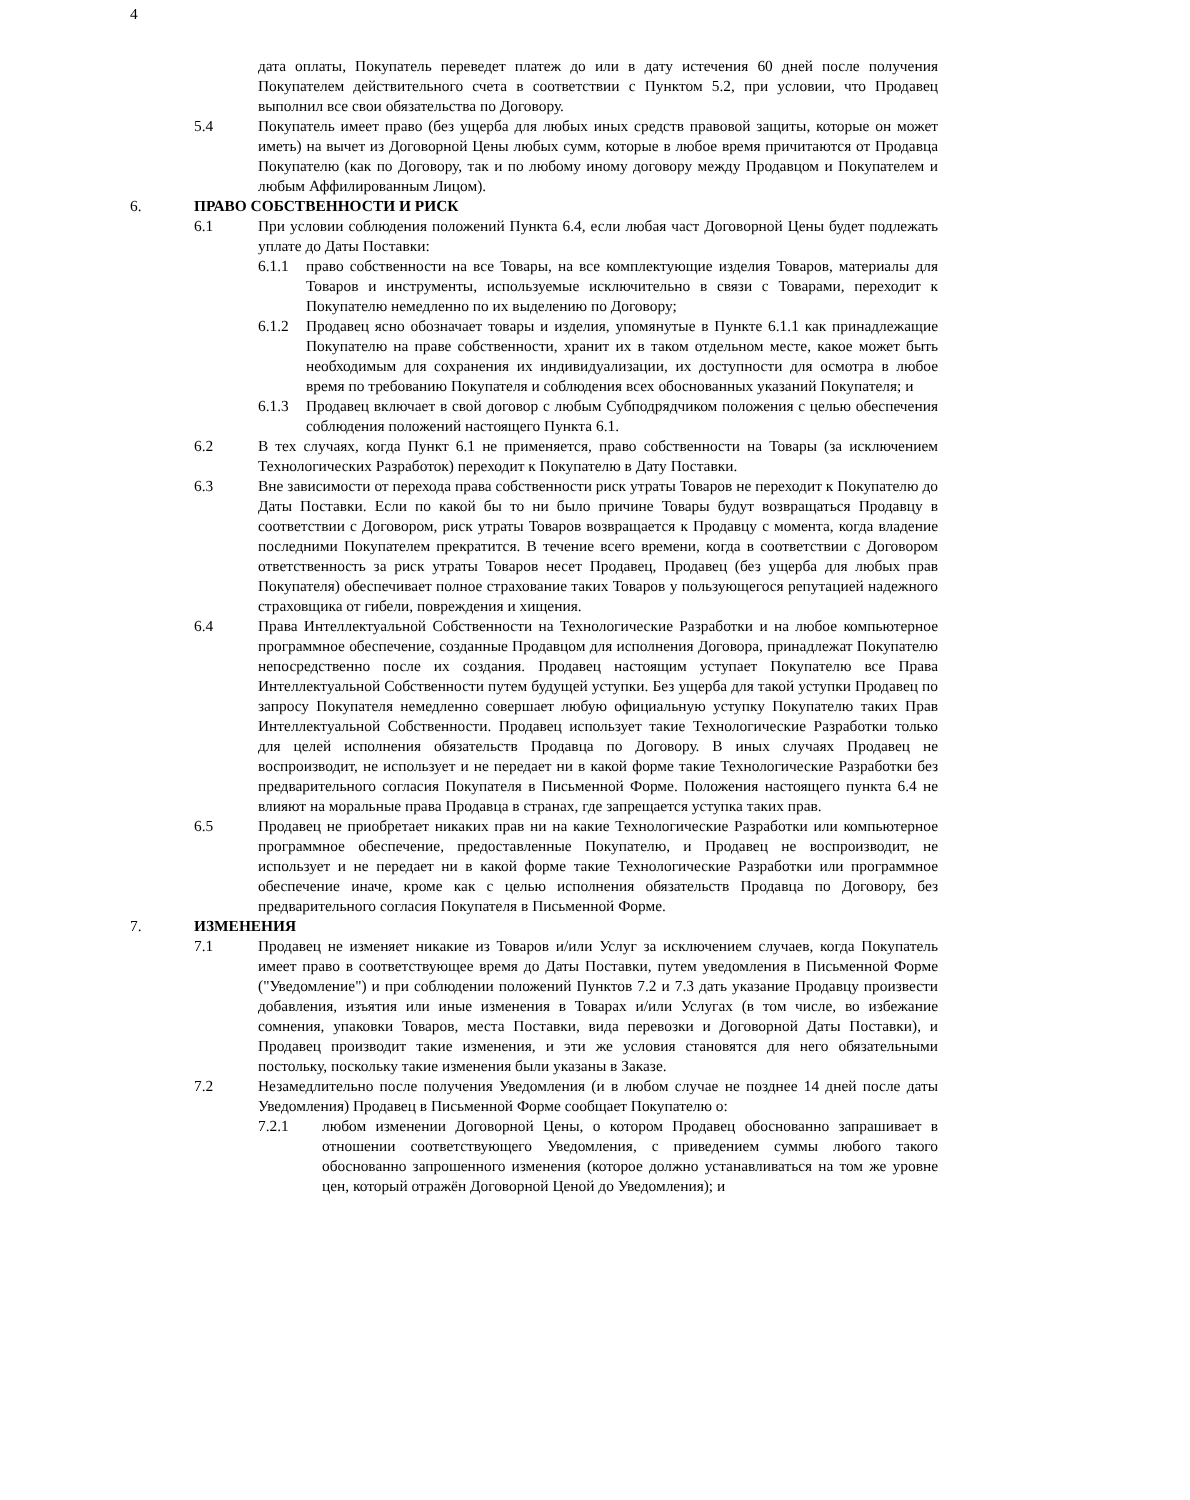4
дата оплаты, Покупатель переведет платеж до или в дату истечения 60 дней после получения Покупателем действительного счета в соответствии с Пунктом 5.2, при условии, что Продавец выполнил все свои обязательства по Договору.
5.4 Покупатель имеет право (без ущерба для любых иных средств правовой защиты, которые он может иметь) на вычет из Договорной Цены любых сумм, которые в любое время причитаются от Продавца Покупателю (как по Договору, так и по любому иному договору между Продавцом и Покупателем и любым Аффилированным Лицом).
6. ПРАВО СОБСТВЕННОСТИ И РИСК
6.1 При условии соблюдения положений Пункта 6.4, если любая част Договорной Цены будет подлежать уплате до Даты Поставки:
6.1.1 право собственности на все Товары, на все комплектующие изделия Товаров, материалы для Товаров и инструменты, используемые исключительно в связи с Товарами, переходит к Покупателю немедленно по их выделению по Договору;
6.1.2 Продавец ясно обозначает товары и изделия, упомянутые в Пункте 6.1.1 как принадлежащие Покупателю на праве собственности, хранит их в таком отдельном месте, какое может быть необходимым для сохранения их индивидуализации, их доступности для осмотра в любое время по требованию Покупателя и соблюдения всех обоснованных указаний Покупателя; и
6.1.3 Продавец включает в свой договор с любым Субподрядчиком положения с целью обеспечения соблюдения положений настоящего Пункта 6.1.
6.2 В тех случаях, когда Пункт 6.1 не применяется, право собственности на Товары (за исключением Технологических Разработок) переходит к Покупателю в Дату Поставки.
6.3 Вне зависимости от перехода права собственности риск утраты Товаров не переходит к Покупателю до Даты Поставки. Если по какой бы то ни было причине Товары будут возвращаться Продавцу в соответствии с Договором, риск утраты Товаров возвращается к Продавцу с момента, когда владение последними Покупателем прекратится. В течение всего времени, когда в соответствии с Договором ответственность за риск утраты Товаров несет Продавец, Продавец (без ущерба для любых прав Покупателя) обеспечивает полное страхование таких Товаров у пользующегося репутацией надежного страховщика от гибели, повреждения и хищения.
6.4 Права Интеллектуальной Собственности на Технологические Разработки и на любое компьютерное программное обеспечение, созданные Продавцом для исполнения Договора, принадлежат Покупателю непосредственно после их создания. Продавец настоящим уступает Покупателю все Права Интеллектуальной Собственности путем будущей уступки. Без ущерба для такой уступки Продавец по запросу Покупателя немедленно совершает любую официальную уступку Покупателю таких Прав Интеллектуальной Собственности. Продавец использует такие Технологические Разработки только для целей исполнения обязательств Продавца по Договору. В иных случаях Продавец не воспроизводит, не использует и не передает ни в какой форме такие Технологические Разработки без предварительного согласия Покупателя в Письменной Форме. Положения настоящего пункта 6.4 не влияют на моральные права Продавца в странах, где запрещается уступка таких прав.
6.5 Продавец не приобретает никаких прав ни на какие Технологические Разработки или компьютерное программное обеспечение, предоставленные Покупателю, и Продавец не воспроизводит, не использует и не передает ни в какой форме такие Технологические Разработки или программное обеспечение иначе, кроме как с целью исполнения обязательств Продавца по Договору, без предварительного согласия Покупателя в Письменной Форме.
7. ИЗМЕНЕНИЯ
7.1 Продавец не изменяет никакие из Товаров и/или Услуг за исключением случаев, когда Покупатель имеет право в соответствующее время до Даты Поставки, путем уведомления в Письменной Форме ("Уведомление") и при соблюдении положений Пунктов 7.2 и 7.3 дать указание Продавцу произвести добавления, изъятия или иные изменения в Товарах и/или Услугах (в том числе, во избежание сомнения, упаковки Товаров, места Поставки, вида перевозки и Договорной Даты Поставки), и Продавец производит такие изменения, и эти же условия становятся для него обязательными постольку, поскольку такие изменения были указаны в Заказе.
7.2 Незамедлительно после получения Уведомления (и в любом случае не позднее 14 дней после даты Уведомления) Продавец в Письменной Форме сообщает Покупателю о:
7.2.1 любом изменении Договорной Цены, о котором Продавец обоснованно запрашивает в отношении соответствующего Уведомления, с приведением суммы любого такого обоснованно запрошенного изменения (которое должно устанавливаться на том же уровне цен, который отражён Договорной Ценой до Уведомления); и